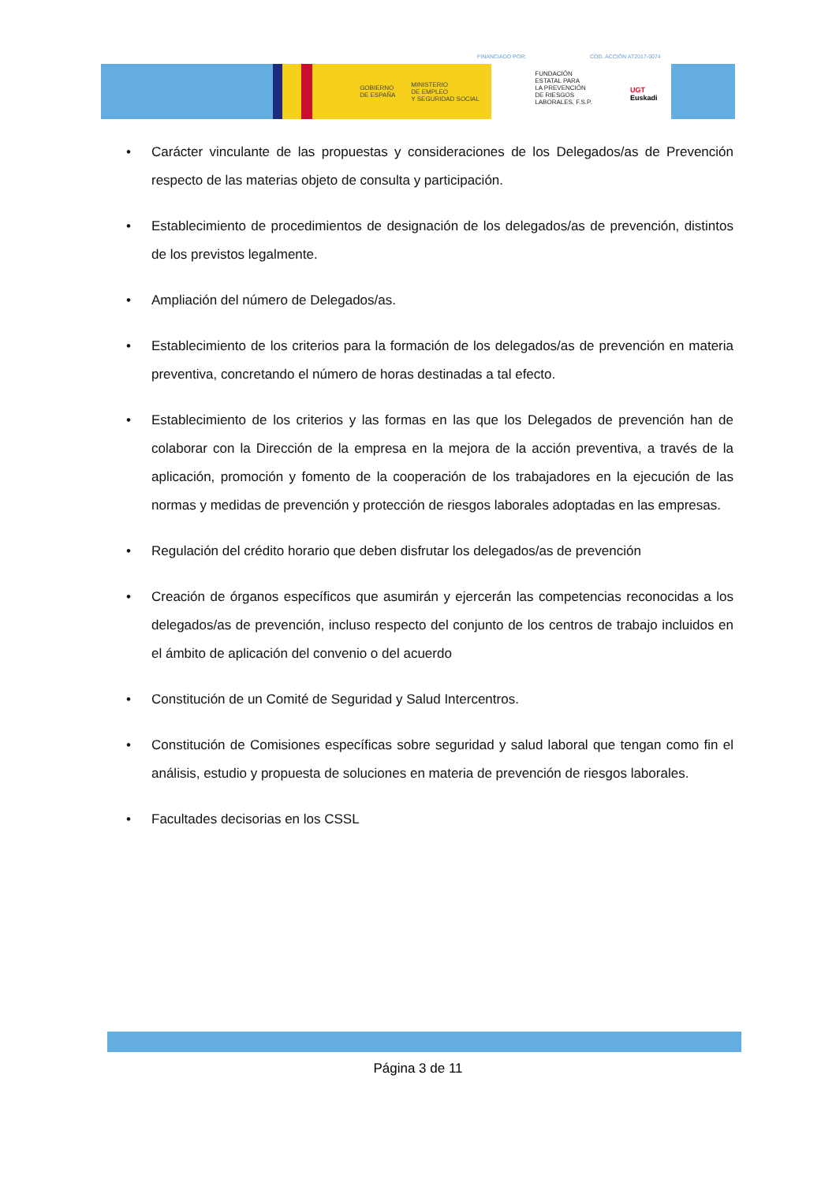FINANCIADO POR: COD. ACCIÓN AT2017-0074
GOBIERNO
DE ESPAÑA
MINISTERIO
DE EMPLEO
Y SEGURIDAD SOCIAL
FUNDACIÓN
ESTATAL PARA
LA PREVENCIÓN
DE RIESGOS
LABORALES, F.S.P.
UGT Euskadi
• Carácter vinculante de las propuestas y consideraciones de los Delegados/as de Prevención respecto de las materias objeto de consulta y participación.
• Establecimiento de procedimientos de designación de los delegados/as de prevención, distintos de los previstos legalmente.
• Ampliación del número de Delegados/as.
• Establecimiento de los criterios para la formación de los delegados/as de prevención en materia preventiva, concretando el número de horas destinadas a tal efecto.
• Establecimiento de los criterios y las formas en las que los Delegados de prevención han de colaborar con la Dirección de la empresa en la mejora de la acción preventiva, a través de la aplicación, promoción y fomento de la cooperación de los trabajadores en la ejecución de las normas y medidas de prevención y protección de riesgos laborales adoptadas en las empresas.
• Regulación del crédito horario que deben disfrutar los delegados/as de prevención
• Creación de órganos específicos que asumirán y ejercerán las competencias reconocidas a los delegados/as de prevención, incluso respecto del conjunto de los centros de trabajo incluidos en el ámbito de aplicación del convenio o del acuerdo
• Constitución de un Comité de Seguridad y Salud Intercentros.
• Constitución de Comisiones específicas sobre seguridad y salud laboral que tengan como fin el análisis, estudio y propuesta de soluciones en materia de prevención de riesgos laborales.
• Facultades decisorias en los CSSL
Página 3 de 11